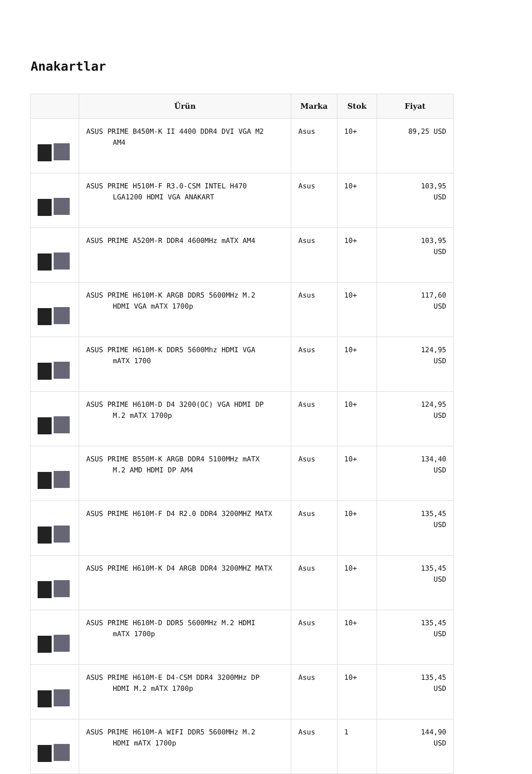Anakartlar
| | Ürün | Marka | Stok | Fiyat |
| --- | --- | --- | --- | --- |
| | ASUS PRIME B450M-K II 4400 DDR4 DVI VGA M2 AM4 | Asus | 10+ | 89,25 USD |
| | ASUS PRIME H510M-F R3.0-CSM INTEL H470 LGA1200 HDMI VGA ANAKART | Asus | 10+ | 103,95 USD |
| | ASUS PRIME A520M-R DDR4 4600MHz mATX AM4 | Asus | 10+ | 103,95 USD |
| | ASUS PRIME H610M-K ARGB DDR5 5600MHz M.2 HDMI VGA mATX 1700p | Asus | 10+ | 117,60 USD |
| | ASUS PRIME H610M-K DDR5 5600Mhz HDMI VGA mATX 1700 | Asus | 10+ | 124,95 USD |
| | ASUS PRIME H610M-D D4 3200(OC) VGA HDMI DP M.2 mATX 1700p | Asus | 10+ | 124,95 USD |
| | ASUS PRIME B550M-K ARGB DDR4 5100MHz mATX M.2 AMD HDMI DP AM4 | Asus | 10+ | 134,40 USD |
| | ASUS PRIME H610M-F D4 R2.0 DDR4 3200MHZ MATX | Asus | 10+ | 135,45 USD |
| | ASUS PRIME H610M-K D4 ARGB DDR4 3200MHZ MATX | Asus | 10+ | 135,45 USD |
| | ASUS PRIME H610M-D DDR5 5600MHz M.2 HDMI mATX 1700p | Asus | 10+ | 135,45 USD |
| | ASUS PRIME H610M-E D4-CSM DDR4 3200MHz DP HDMI M.2 mATX 1700p | Asus | 10+ | 135,45 USD |
| | ASUS PRIME H610M-A WIFI DDR5 5600MHz M.2 HDMI mATX 1700p | Asus | 1 | 144,90 USD |